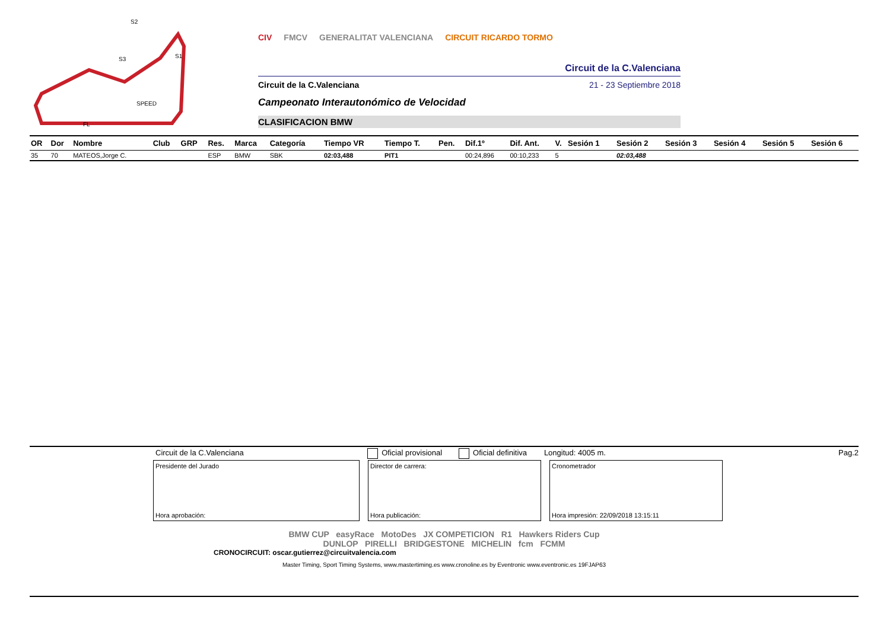S2
S1
S3
SPEED
FL
CIV FMCV GENERALITAT VALENCIANA CIRCUIT RICARDO TORMO
Circuit de la C.Valenciana
Circuit de la C.Valenciana 21 - 23 Septiembre 2018
Campeonato Interautonómico de Velocidad
CLASIFICACION BMW
| OR | Dor | Nombre | Club | GRP | Res. | Marca | Categoría | Tiempo VR | Tiempo T. | Pen. | Dif.1º | Dif. Ant. | V. | Sesión 1 | Sesión 2 | Sesión 3 | Sesión 4 | Sesión 5 | Sesión 6 |
| --- | --- | --- | --- | --- | --- | --- | --- | --- | --- | --- | --- | --- | --- | --- | --- | --- | --- | --- | --- |
| 35 | 70 | MATEOS,Jorge C. | | | ESP | BMW | SBK | 02:03,488 | PIT1 | | 00:24,896 | 00:10,233 | 5 | | 02:03,488 | | | | |
Circuit de la C.Valenciana Oficial provisional Oficial definitiva Longitud: 4005 m. Pag.2
Presidente del Jurado
Hora aprobación:
Director de carrera:
Hora publicación:
Cronometrador
Hora impresión: 22/09/2018 13:15:11
BMW CUP easyRace MotoDes JX COMPETICION R1 Hawkers Riders Cup
DUNLOP PIRELLI BRIDGESTONE MICHELIN fcm FCMM
CRONOCIRCUIT: oscar.gutierrez@circuitvalencia.com
Master Timing, Sport Timing Systems, www.mastertiming.es www.cronoline.es by Eventronic www.eventronic.es 19FJAP63